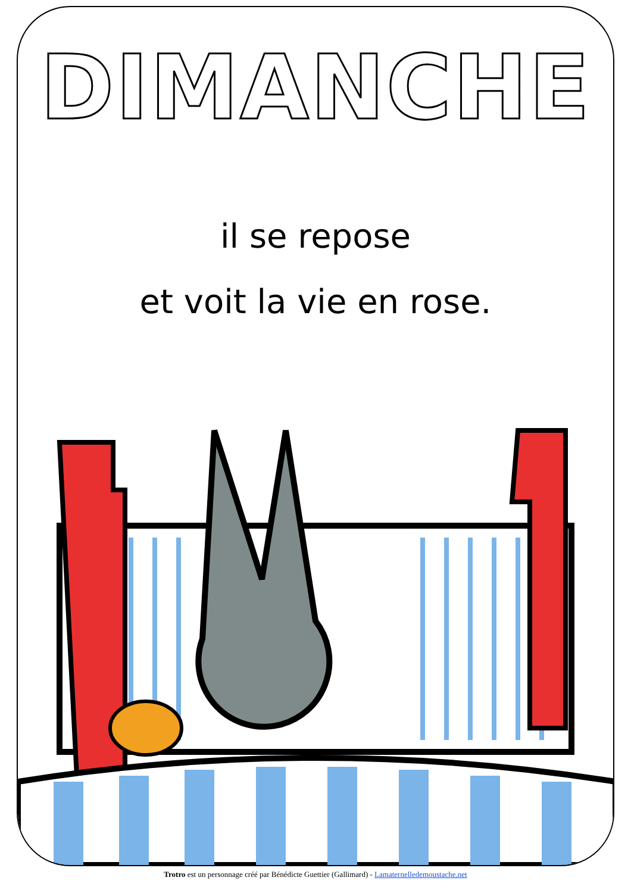DIMANCHE
il se repose
et voit la vie en rose.
Trotro est un personnage créé par Bénédicte Guettier (Gallimard) - Lamaternelledemoustache.net